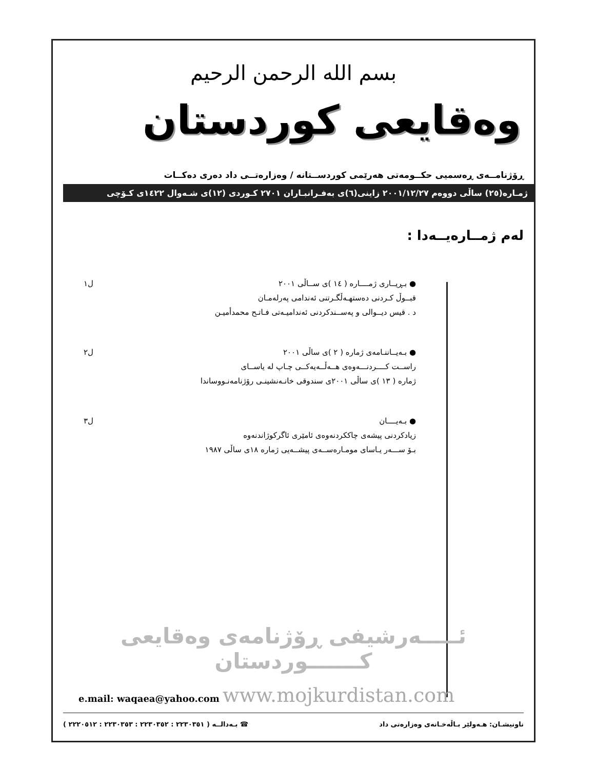بسم الله الرحمن الرحیم
وەقایعی کوردستان
ڕۆژنامــەی ڕەسمیی حکــومەتی هەرێمی کوردســتانە / وەزارەتــی داد دەری دەکــات
ژمـارە(٢٥) ساڵی دووەم ٢٠٠١/١٢/٢٧ زاینی(٦)ی بەفـرانبـاران ٢٧٠١ کـوردی (١٢)ی شـەوال ١٤٢٢ی کـۆچی
لەم ژمــارەیــەدا :
● بـڕیــاری ژمــــارە ( ١٤ )ی ســاڵی ٢٠٠١
قبــوڵ کـردنی دەستهـەڵگـرتنی ئەندامی پەرلەمـان
د . قیس دیــوالی و پەســندکردنی ئەندامیـەتی فـاتـح محمدأمیـن
ل١
● بـەیــاننـامەی ژمارە ( ٢ )ی ساڵی ٢٠٠١
راســت کــــردنـــەوەی هــەڵــەیەکــی چـاپ لە یاســای
ژمارە ( ١٣ )ی ساڵی ٢٠٠١ی سندوقی خانـەنشینـی رۆژنامەنـووساندا
ل٢
● بـەیــــان
زیادکردنی پیشەی چاککردنەوەی ئامێری ئاگرکوژاندنەوە
بـۆ ســـەر یـاسای مومـارەســەی پیشــەیی ژمارە ١٨ی ساڵی ١٩٨٧
ل٣
ئـــــەرشیفی ڕۆژنامەی وەقایعی کـــــــوردستان
e.mail: waqaea@yahoo.com www.mojkurdistan.com
ناونیشـان: هـەولێر بـاڵەخـانەی وەزارەتی داد
☎ بـەدالــە ( ٢٢٣٠٣٥١ : ٢٢٣٠٣٥٢ : ٢٢٣٠٣٥٣ : ٢٢٢٠٥١٢ )